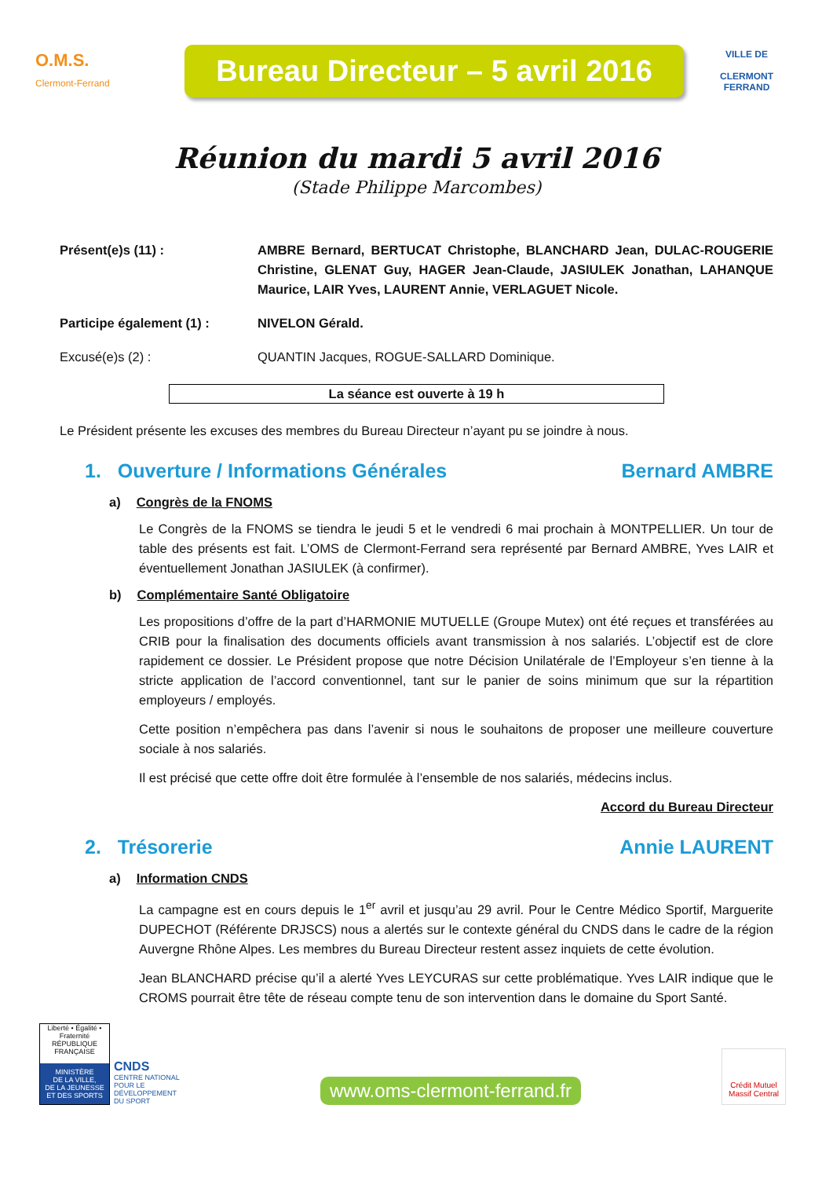O.M.S.
Clermont-Ferrand
Bureau Directeur – 5 avril 2016
VILLE DE
CLERMONT
FERRAND
Réunion du mardi 5 avril 2016
(Stade Philippe Marcombes)
Présent(e)s (11) : AMBRE Bernard, BERTUCAT Christophe, BLANCHARD Jean, DULAC-ROUGERIE Christine, GLENAT Guy, HAGER Jean-Claude, JASIULEK Jonathan, LAHANQUE Maurice, LAIR Yves, LAURENT Annie, VERLAGUET Nicole.
Participe également (1) : NIVELON Gérald.
Excusé(e)s (2) : QUANTIN Jacques, ROGUE-SALLARD Dominique.
La séance est ouverte à 19 h
Le Président présente les excuses des membres du Bureau Directeur n’ayant pu se joindre à nous.
1. Ouverture / Informations Générales Bernard AMBRE
a) Congrès de la FNOMS
Le Congrès de la FNOMS se tiendra le jeudi 5 et le vendredi 6 mai prochain à MONTPELLIER. Un tour de table des présents est fait. L’OMS de Clermont-Ferrand sera représenté par Bernard AMBRE, Yves LAIR et éventuellement Jonathan JASIULEK (à confirmer).
b) Complémentaire Santé Obligatoire
Les propositions d’offre de la part d’HARMONIE MUTUELLE (Groupe Mutex) ont été reçues et transférées au CRIB pour la finalisation des documents officiels avant transmission à nos salariés. L’objectif est de clore rapidement ce dossier. Le Président propose que notre Décision Unilatérale de l’Employeur s’en tienne à la stricte application de l’accord conventionnel, tant sur le panier de soins minimum que sur la répartition employeurs / employés.
Cette position n’empêchera pas dans l’avenir si nous le souhaitons de proposer une meilleure couverture sociale à nos salariés.
Il est précisé que cette offre doit être formulée à l’ensemble de nos salariés, médecins inclus.
Accord du Bureau Directeur
2. Trésorerie Annie LAURENT
a) Information CNDS
La campagne est en cours depuis le 1<sup>er</sup> avril et jusqu’au 29 avril. Pour le Centre Médico Sportif, Marguerite DUPECHOT (Référente DRJSCS) nous a alertés sur le contexte général du CNDS dans le cadre de la région Auvergne Rhône Alpes. Les membres du Bureau Directeur restent assez inquiets de cette évolution.
Jean BLANCHARD précise qu’il a alerté Yves LEYCURAS sur cette problématique. Yves LAIR indique que le CROMS pourrait être tête de réseau compte tenu de son intervention dans le domaine du Sport Santé.
Liberté • Égalité • Fraternité
RÉPUBLIQUE FRANÇAISE
MINISTÈRE
DE LA VILLE,
DE LA JEUNESSE
ET DES SPORTS
CNDS
CENTRE NATIONAL
POUR LE
DÉVELOPPEMENT
DU SPORT
www.oms-clermont-ferrand.fr
Crédit Mutuel
Massif Central